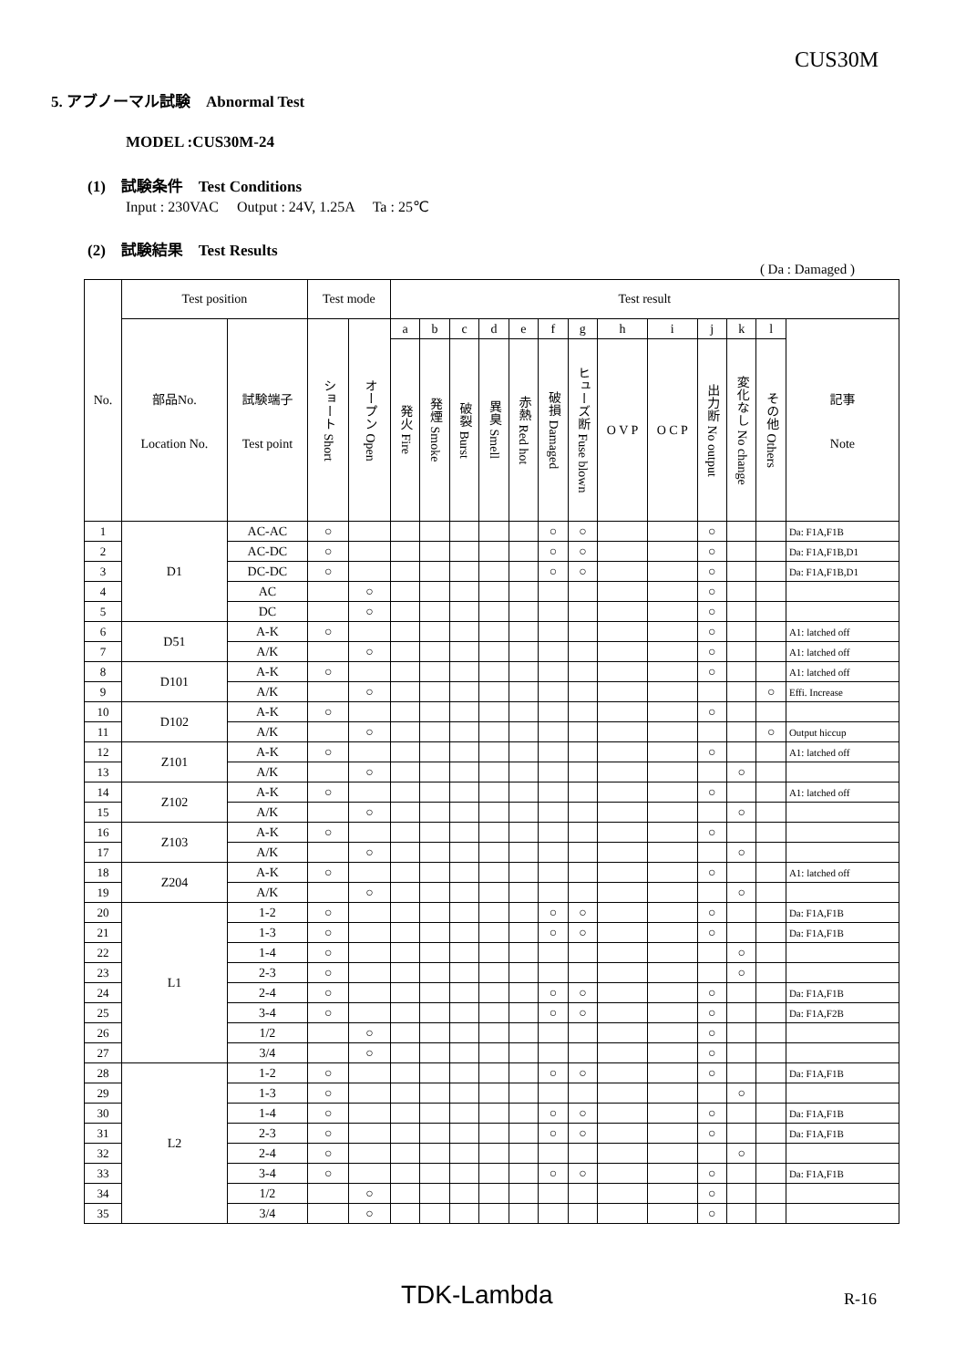CUS30M
5. アブノーマル試験　Abnormal Test
MODEL :CUS30M-24
(1)　試験条件　Test Conditions
Input : 230VAC Output : 24V, 1.25A Ta : 25℃
(2)　試験結果　Test Results
( Da : Damaged )
| No. | Test position | | Test mode | | Test result | | | | | | | | | | | | |
| --- | --- | --- | --- | --- | --- | --- | --- | --- | --- | --- | --- | --- | --- | --- | --- | --- | --- |
| | 部品No. Location No. | 試験端子 Test point | ショート Short | オープン Open | a | b | c | d | e | f | g | h | i | j | k | l | 記事 Note |
| | | | | | 発火 Fire | 発煙 Smoke | 破裂 Burst | 異臭 Smell | 赤熱 Red hot | 破損 Damaged | ヒューズ断 Fuse blown | O V P | O C P | 出力断 No output | 変化なし No change | その他 Others | |
| 1 | D1 | AC-AC | ○ | | | | | | | ○ | ○ | | | ○ | | | Da: F1A,F1B |
| 2 | | AC-DC | ○ | | | | | | | ○ | ○ | | | ○ | | | Da: F1A,F1B,D1 |
| 3 | | DC-DC | ○ | | | | | | | ○ | ○ | | | ○ | | | Da: F1A,F1B,D1 |
| 4 | | AC | | ○ | | | | | | | | | | ○ | | | |
| 5 | | DC | | ○ | | | | | | | | | | ○ | | | |
| 6 | D51 | A-K | ○ | | | | | | | | | | | ○ | | | A1: latched off |
| 7 | | A/K | | ○ | | | | | | | | | | ○ | | | A1: latched off |
| 8 | D101 | A-K | ○ | | | | | | | | | | | ○ | | | A1: latched off |
| 9 | | A/K | | ○ | | | | | | | | | | | | ○ | Effi. Increase |
| 10 | D102 | A-K | ○ | | | | | | | | | | | ○ | | | |
| 11 | | A/K | | ○ | | | | | | | | | | | | ○ | Output hiccup |
| 12 | Z101 | A-K | ○ | | | | | | | | | | | ○ | | | A1: latched off |
| 13 | | A/K | | ○ | | | | | | | | | | | ○ | | |
| 14 | Z102 | A-K | ○ | | | | | | | | | | | ○ | | | A1: latched off |
| 15 | | A/K | | ○ | | | | | | | | | | | ○ | | |
| 16 | Z103 | A-K | ○ | | | | | | | | | | | ○ | | | |
| 17 | | A/K | | ○ | | | | | | | | | | | ○ | | |
| 18 | Z204 | A-K | ○ | | | | | | | | | | | ○ | | | A1: latched off |
| 19 | | A/K | | ○ | | | | | | | | | | | ○ | | |
| 20 | L1 | 1-2 | ○ | | | | | | | ○ | ○ | | | ○ | | | Da: F1A,F1B |
| 21 | | 1-3 | ○ | | | | | | | ○ | ○ | | | ○ | | | Da: F1A,F1B |
| 22 | | 1-4 | ○ | | | | | | | | | | | | ○ | | |
| 23 | | 2-3 | ○ | | | | | | | | | | | | ○ | | |
| 24 | | 2-4 | ○ | | | | | | | ○ | ○ | | | ○ | | | Da: F1A,F1B |
| 25 | | 3-4 | ○ | | | | | | | ○ | ○ | | | ○ | | | Da: F1A,F2B |
| 26 | | 1/2 | | ○ | | | | | | | | | | ○ | | | |
| 27 | | 3/4 | | ○ | | | | | | | | | | ○ | | | |
| 28 | L2 | 1-2 | ○ | | | | | | | ○ | ○ | | | ○ | | | Da: F1A,F1B |
| 29 | | 1-3 | ○ | | | | | | | | | | | | ○ | | |
| 30 | | 1-4 | ○ | | | | | | | ○ | ○ | | | ○ | | | Da: F1A,F1B |
| 31 | | 2-3 | ○ | | | | | | | ○ | ○ | | | ○ | | | Da: F1A,F1B |
| 32 | | 2-4 | ○ | | | | | | | | | | | | ○ | | |
| 33 | | 3-4 | ○ | | | | | | | ○ | ○ | | | ○ | | | Da: F1A,F1B |
| 34 | | 1/2 | | ○ | | | | | | | | | | ○ | | | |
| 35 | | 3/4 | | ○ | | | | | | | | | | ○ | | | |
TDK-Lambda R-16